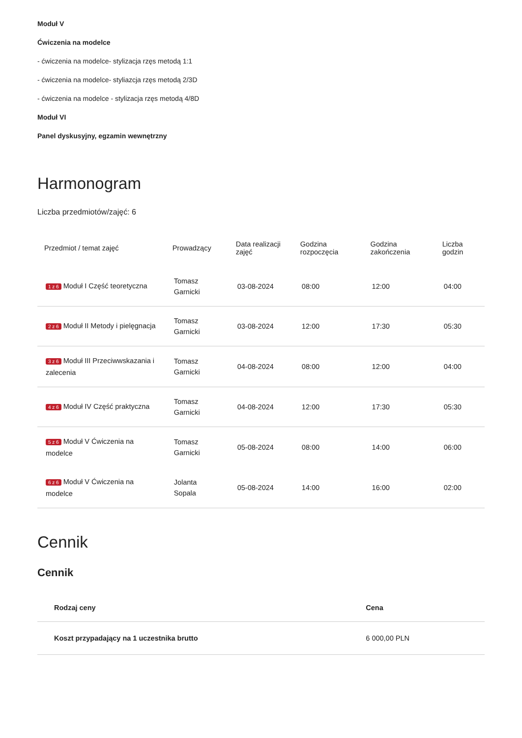Moduł V
Ćwiczenia na modelce
- ćwiczenia na modelce- stylizacja rzęs metodą 1:1
- ćwiczenia na modelce- styliazcja rzęs metodą 2/3D
- ćwiczenia na modelce - stylizacja rzęs metodą 4/8D
Moduł VI
Panel dyskusyjny, egzamin wewnętrzny
Harmonogram
Liczba przedmiotów/zajęć: 6
| Przedmiot / temat zajęć | Prowadzący | Data realizacji zajęć | Godzina rozpoczęcia | Godzina zakończenia | Liczba godzin |
| --- | --- | --- | --- | --- | --- |
| 1 z 6 Moduł I Część teoretyczna | Tomasz Garnicki | 03-08-2024 | 08:00 | 12:00 | 04:00 |
| 2 z 6 Moduł II Metody i pielęgnacja | Tomasz Garnicki | 03-08-2024 | 12:00 | 17:30 | 05:30 |
| 3 z 6 Moduł III Przeciwwskazania i zalecenia | Tomasz Garnicki | 04-08-2024 | 08:00 | 12:00 | 04:00 |
| 4 z 6 Moduł IV Część praktyczna | Tomasz Garnicki | 04-08-2024 | 12:00 | 17:30 | 05:30 |
| 5 z 6 Moduł V Ćwiczenia na modelce | Tomasz Garnicki | 05-08-2024 | 08:00 | 14:00 | 06:00 |
| 6 z 6 Moduł V Ćwiczenia na modelce | Jolanta Sopala | 05-08-2024 | 14:00 | 16:00 | 02:00 |
Cennik
Cennik
| Rodzaj ceny | Cena |
| --- | --- |
| Koszt przypadający na 1 uczestnika brutto | 6 000,00 PLN |